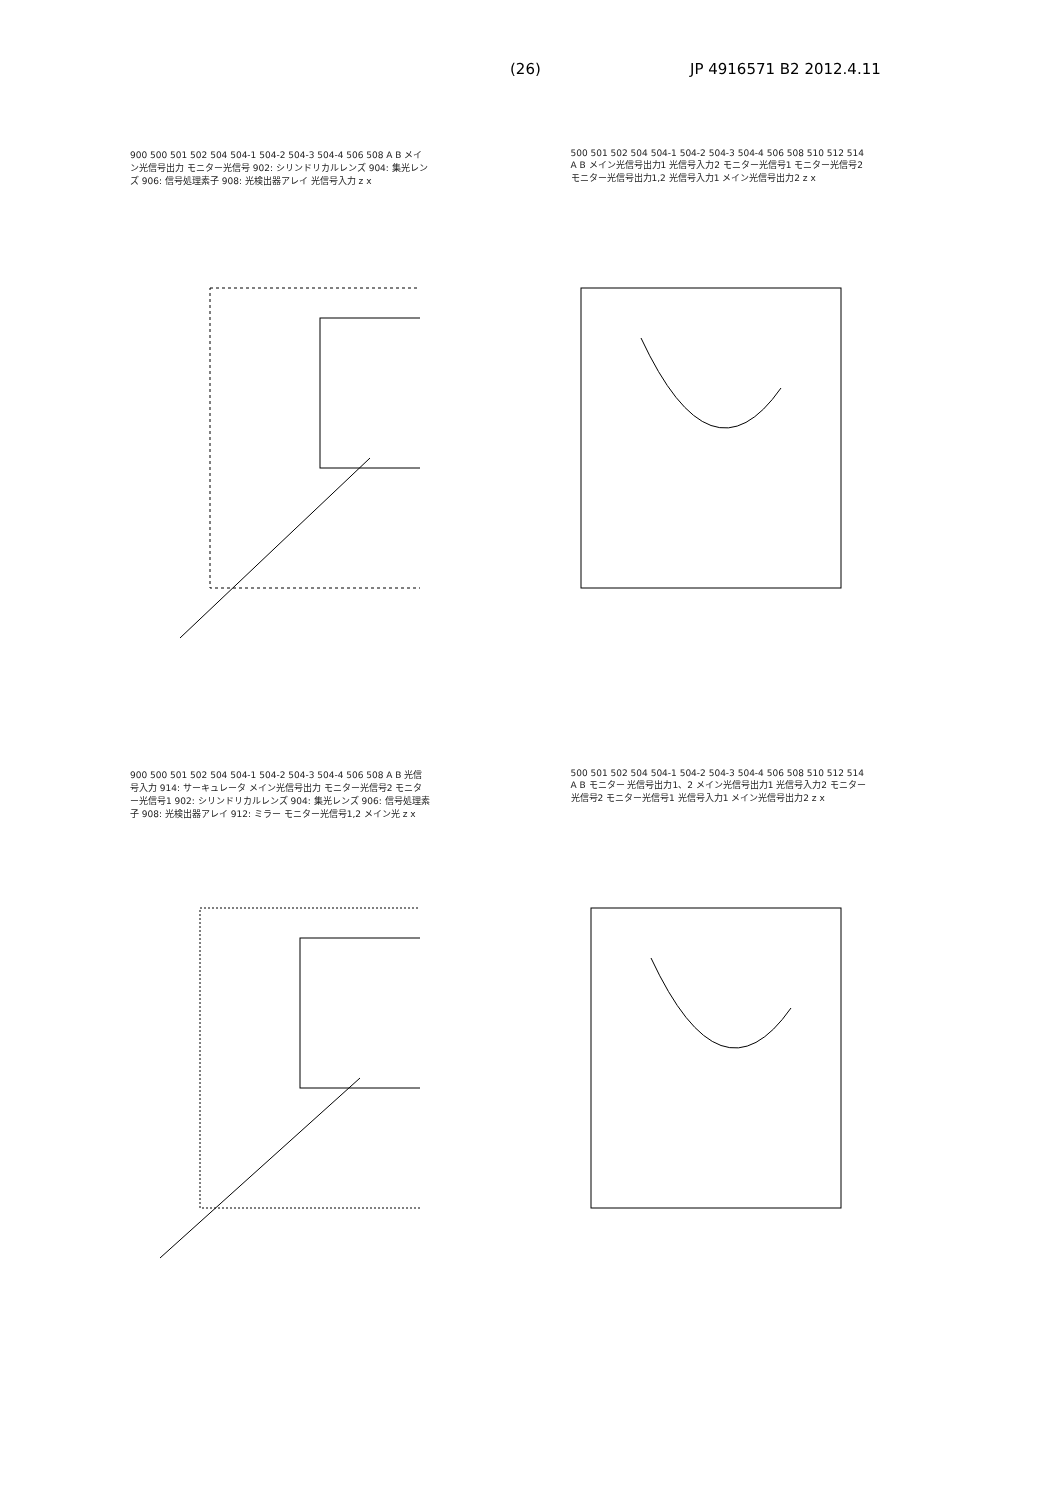(26) JP 4916571 B2 2012.4.11
900 500 501 502 504 504-1 504-2 504-3 504-4 506 508 A B メイン光信号出力 モニター光信号 902: シリンドリカルレンズ 904: 集光レンズ 906: 信号処理素子 908: 光検出器アレイ 光信号入力 z x
500 501 502 504 504-1 504-2 504-3 504-4 506 508 510 512 514 A B メイン光信号出力1 光信号入力2 モニター光信号1 モニター光信号2 モニター光信号出力1,2 光信号入力1 メイン光信号出力2 z x
900 500 501 502 504 504-1 504-2 504-3 504-4 506 508 A B 光信号入力 914: サーキュレータ メイン光信号出力 モニター光信号2 モニター光信号1 902: シリンドリカルレンズ 904: 集光レンズ 906: 信号処理素子 908: 光検出器アレイ 912: ミラー モニター光信号1,2 メイン光 z x
500 501 502 504 504-1 504-2 504-3 504-4 506 508 510 512 514 A B モニター 光信号出力1、2 メイン光信号出力1 光信号入力2 モニター光信号2 モニター光信号1 光信号入力1 メイン光信号出力2 z x